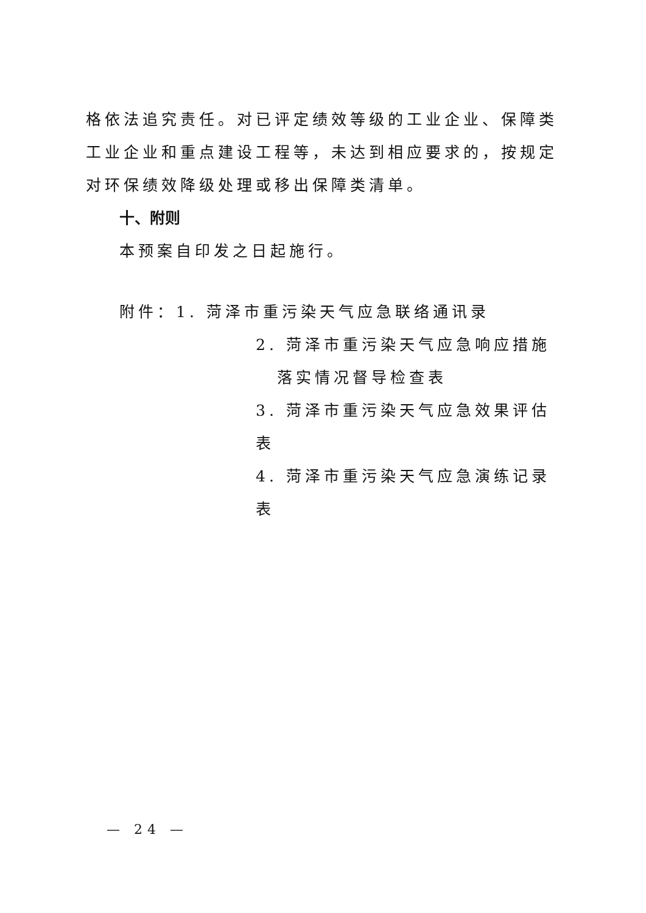格依法追究责任。对已评定绩效等级的工业企业、保障类工业企业和重点建设工程等，未达到相应要求的，按规定对环保绩效降级处理或移出保障类清单。
十、附则
本预案自印发之日起施行。
附件：1. 菏泽市重污染天气应急联络通讯录
2. 菏泽市重污染天气应急响应措施落实情况督导检查表
3. 菏泽市重污染天气应急效果评估表
4. 菏泽市重污染天气应急演练记录表
— 24 —